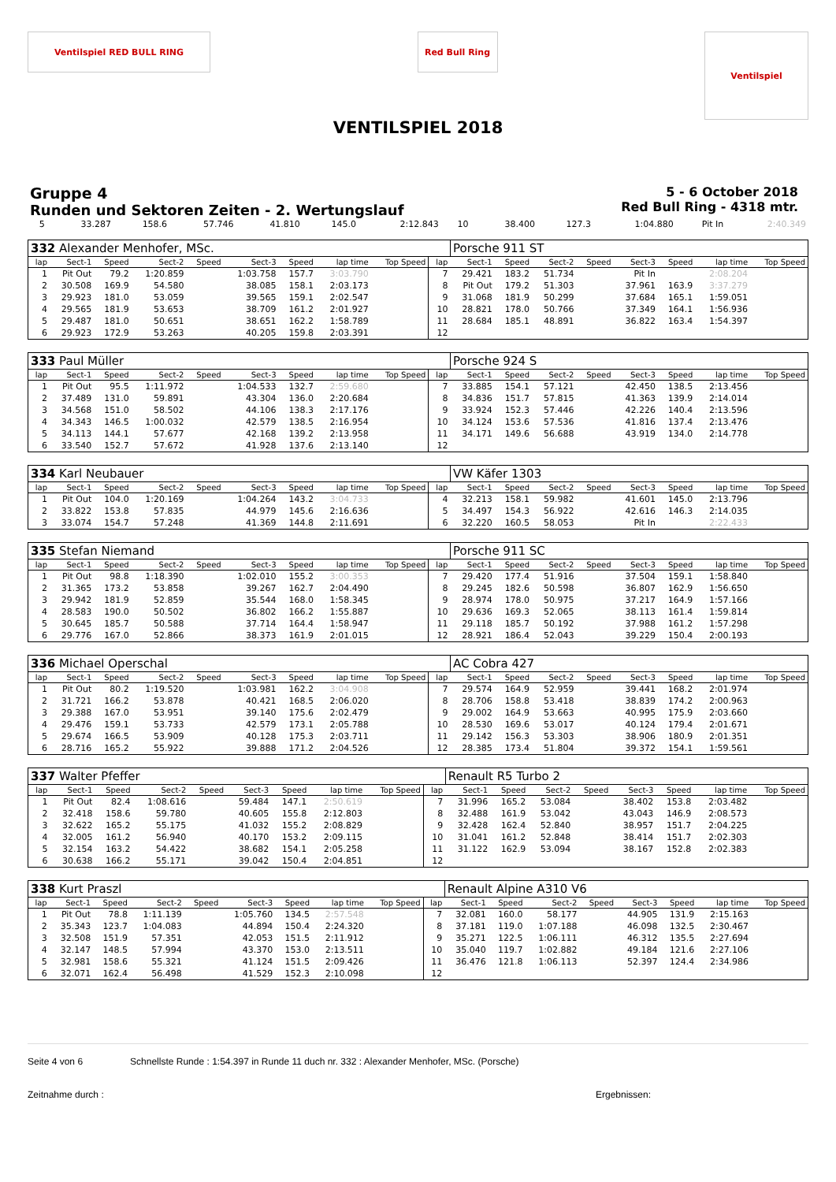Ventilspiel RED BULL RING Red Bull Ring
Ventilspiel
VENTILSPIEL 2018
Gruppe 4
Runden und Sektoren Zeiten - 2. Wertungslauf
5 - 6 October 2018
Red Bull Ring - 4318 mtr.
| 5 | 33.287 | 158.6 | 57.746 | 41.810 | 145.0 | 2:12.843 | 10 | 38.400 | 127.3 | 1:04.880 | Pit In | 2:40.349 |
| 332 Alexander Menhofer, MSc. | | | | | | | | | | Porsche 911 ST | | | | | | | |
| lap | Sect-1 | Speed | Sect-2 | Speed | Sect-3 | Speed | lap time | Top Speed | lap | Sect-1 | Speed | Sect-2 | Speed | Sect-3 | Speed | lap time | Top Speed |
| 1 | Pit Out | 79.2 | 1:20.859 | | 1:03.758 | 157.7 | 3:03.790 | | 7 | 29.421 | 183.2 | 51.734 | | Pit In | | 2:08.204 | |
| 2 | 30.508 | 169.9 | 54.580 | | 38.085 | 158.1 | 2:03.173 | | 8 | Pit Out | 179.2 | 51.303 | | 37.961 | 163.9 | 3:37.279 | |
| 3 | 29.923 | 181.0 | 53.059 | | 39.565 | 159.1 | 2:02.547 | | 9 | 31.068 | 181.9 | 50.299 | | 37.684 | 165.1 | 1:59.051 | |
| 4 | 29.565 | 181.9 | 53.653 | | 38.709 | 161.2 | 2:01.927 | | 10 | 28.821 | 178.0 | 50.766 | | 37.349 | 164.1 | 1:56.936 | |
| 5 | 29.487 | 181.0 | 50.651 | | 38.651 | 162.2 | 1:58.789 | | 11 | 28.684 | 185.1 | 48.891 | | 36.822 | 163.4 | 1:54.397 | |
| 6 | 29.923 | 172.9 | 53.263 | | 40.205 | 159.8 | 2:03.391 | | 12 | | | | | | | | |
| 333 Paul Müller | | | | | | | | | | Porsche 924 S | | | | | | | |
| lap | Sect-1 | Speed | Sect-2 | Speed | Sect-3 | Speed | lap time | Top Speed | lap | Sect-1 | Speed | Sect-2 | Speed | Sect-3 | Speed | lap time | Top Speed |
| 1 | Pit Out | 95.5 | 1:11.972 | | 1:04.533 | 132.7 | 2:59.680 | | 7 | 33.885 | 154.1 | 57.121 | | 42.450 | 138.5 | 2:13.456 | |
| 2 | 37.489 | 131.0 | 59.891 | | 43.304 | 136.0 | 2:20.684 | | 8 | 34.836 | 151.7 | 57.815 | | 41.363 | 139.9 | 2:14.014 | |
| 3 | 34.568 | 151.0 | 58.502 | | 44.106 | 138.3 | 2:17.176 | | 9 | 33.924 | 152.3 | 57.446 | | 42.226 | 140.4 | 2:13.596 | |
| 4 | 34.343 | 146.5 | 1:00.032 | | 42.579 | 138.5 | 2:16.954 | | 10 | 34.124 | 153.6 | 57.536 | | 41.816 | 137.4 | 2:13.476 | |
| 5 | 34.113 | 144.1 | 57.677 | | 42.168 | 139.2 | 2:13.958 | | 11 | 34.171 | 149.6 | 56.688 | | 43.919 | 134.0 | 2:14.778 | |
| 6 | 33.540 | 152.7 | 57.672 | | 41.928 | 137.6 | 2:13.140 | | 12 | | | | | | | | |
| 334 Karl Neubauer | | | | | | | | | | VW Käfer 1303 | | | | | | | |
| lap | Sect-1 | Speed | Sect-2 | Speed | Sect-3 | Speed | lap time | Top Speed | lap | Sect-1 | Speed | Sect-2 | Speed | Sect-3 | Speed | lap time | Top Speed |
| 1 | Pit Out | 104.0 | 1:20.169 | | 1:04.264 | 143.2 | 3:04.733 | | 4 | 32.213 | 158.1 | 59.982 | | 41.601 | 145.0 | 2:13.796 | |
| 2 | 33.822 | 153.8 | 57.835 | | 44.979 | 145.6 | 2:16.636 | | 5 | 34.497 | 154.3 | 56.922 | | 42.616 | 146.3 | 2:14.035 | |
| 3 | 33.074 | 154.7 | 57.248 | | 41.369 | 144.8 | 2:11.691 | | 6 | 32.220 | 160.5 | 58.053 | | Pit In | | 2:22.433 | |
| 335 Stefan Niemand | | | | | | | | | | Porsche 911 SC | | | | | | | |
| lap | Sect-1 | Speed | Sect-2 | Speed | Sect-3 | Speed | lap time | Top Speed | lap | Sect-1 | Speed | Sect-2 | Speed | Sect-3 | Speed | lap time | Top Speed |
| 1 | Pit Out | 98.8 | 1:18.390 | | 1:02.010 | 155.2 | 3:00.353 | | 7 | 29.420 | 177.4 | 51.916 | | 37.504 | 159.1 | 1:58.840 | |
| 2 | 31.365 | 173.2 | 53.858 | | 39.267 | 162.7 | 2:04.490 | | 8 | 29.245 | 182.6 | 50.598 | | 36.807 | 162.9 | 1:56.650 | |
| 3 | 29.942 | 181.9 | 52.859 | | 35.544 | 168.0 | 1:58.345 | | 9 | 28.974 | 178.0 | 50.975 | | 37.217 | 164.9 | 1:57.166 | |
| 4 | 28.583 | 190.0 | 50.502 | | 36.802 | 166.2 | 1:55.887 | | 10 | 29.636 | 169.3 | 52.065 | | 38.113 | 161.4 | 1:59.814 | |
| 5 | 30.645 | 185.7 | 50.588 | | 37.714 | 164.4 | 1:58.947 | | 11 | 29.118 | 185.7 | 50.192 | | 37.988 | 161.2 | 1:57.298 | |
| 6 | 29.776 | 167.0 | 52.866 | | 38.373 | 161.9 | 2:01.015 | | 12 | 28.921 | 186.4 | 52.043 | | 39.229 | 150.4 | 2:00.193 | |
| 336 Michael Operschal | | | | | | | | | | AC Cobra 427 | | | | | | | |
| lap | Sect-1 | Speed | Sect-2 | Speed | Sect-3 | Speed | lap time | Top Speed | lap | Sect-1 | Speed | Sect-2 | Speed | Sect-3 | Speed | lap time | Top Speed |
| 1 | Pit Out | 80.2 | 1:19.520 | | 1:03.981 | 162.2 | 3:04.908 | | 7 | 29.574 | 164.9 | 52.959 | | 39.441 | 168.2 | 2:01.974 | |
| 2 | 31.721 | 166.2 | 53.878 | | 40.421 | 168.5 | 2:06.020 | | 8 | 28.706 | 158.8 | 53.418 | | 38.839 | 174.2 | 2:00.963 | |
| 3 | 29.388 | 167.0 | 53.951 | | 39.140 | 175.6 | 2:02.479 | | 9 | 29.002 | 164.9 | 53.663 | | 40.995 | 175.9 | 2:03.660 | |
| 4 | 29.476 | 159.1 | 53.733 | | 42.579 | 173.1 | 2:05.788 | | 10 | 28.530 | 169.6 | 53.017 | | 40.124 | 179.4 | 2:01.671 | |
| 5 | 29.674 | 166.5 | 53.909 | | 40.128 | 175.3 | 2:03.711 | | 11 | 29.142 | 156.3 | 53.303 | | 38.906 | 180.9 | 2:01.351 | |
| 6 | 28.716 | 165.2 | 55.922 | | 39.888 | 171.2 | 2:04.526 | | 12 | 28.385 | 173.4 | 51.804 | | 39.372 | 154.1 | 1:59.561 | |
| 337 Walter Pfeffer | | | | | | | | | | Renault R5 Turbo 2 | | | | | | | |
| lap | Sect-1 | Speed | Sect-2 | Speed | Sect-3 | Speed | lap time | Top Speed | lap | Sect-1 | Speed | Sect-2 | Speed | Sect-3 | Speed | lap time | Top Speed |
| 1 | Pit Out | 82.4 | 1:08.616 | | 59.484 | 147.1 | 2:50.619 | | 7 | 31.996 | 165.2 | 53.084 | | 38.402 | 153.8 | 2:03.482 | |
| 2 | 32.418 | 158.6 | 59.780 | | 40.605 | 155.8 | 2:12.803 | | 8 | 32.488 | 161.9 | 53.042 | | 43.043 | 146.9 | 2:08.573 | |
| 3 | 32.622 | 165.2 | 55.175 | | 41.032 | 155.2 | 2:08.829 | | 9 | 32.428 | 162.4 | 52.840 | | 38.957 | 151.7 | 2:04.225 | |
| 4 | 32.005 | 161.2 | 56.940 | | 40.170 | 153.2 | 2:09.115 | | 10 | 31.041 | 161.2 | 52.848 | | 38.414 | 151.7 | 2:02.303 | |
| 5 | 32.154 | 163.2 | 54.422 | | 38.682 | 154.1 | 2:05.258 | | 11 | 31.122 | 162.9 | 53.094 | | 38.167 | 152.8 | 2:02.383 | |
| 6 | 30.638 | 166.2 | 55.171 | | 39.042 | 150.4 | 2:04.851 | | 12 | | | | | | | | |
| 338 Kurt Praszl | | | | | | | | | | Renault Alpine A310 V6 | | | | | | | |
| lap | Sect-1 | Speed | Sect-2 | Speed | Sect-3 | Speed | lap time | Top Speed | lap | Sect-1 | Speed | Sect-2 | Speed | Sect-3 | Speed | lap time | Top Speed |
| 1 | Pit Out | 78.8 | 1:11.139 | | 1:05.760 | 134.5 | 2:57.548 | | 7 | 32.081 | 160.0 | 58.177 | | 44.905 | 131.9 | 2:15.163 | |
| 2 | 35.343 | 123.7 | 1:04.083 | | 44.894 | 150.4 | 2:24.320 | | 8 | 37.181 | 119.0 | 1:07.188 | | 46.098 | 132.5 | 2:30.467 | |
| 3 | 32.508 | 151.9 | 57.351 | | 42.053 | 151.5 | 2:11.912 | | 9 | 35.271 | 122.5 | 1:06.111 | | 46.312 | 135.5 | 2:27.694 | |
| 4 | 32.147 | 148.5 | 57.994 | | 43.370 | 153.0 | 2:13.511 | | 10 | 35.040 | 119.7 | 1:02.882 | | 49.184 | 121.6 | 2:27.106 | |
| 5 | 32.981 | 158.6 | 55.321 | | 41.124 | 151.5 | 2:09.426 | | 11 | 36.476 | 121.8 | 1:06.113 | | 52.397 | 124.4 | 2:34.986 | |
| 6 | 32.071 | 162.4 | 56.498 | | 41.529 | 152.3 | 2:10.098 | | 12 | | | | | | | | |
Seite 4 von 6 Schnellste Runde : 1:54.397 in Runde 11 duch nr. 332 : Alexander Menhofer, MSc. (Porsche)
Zeitnahme durch : Ergebnissen: